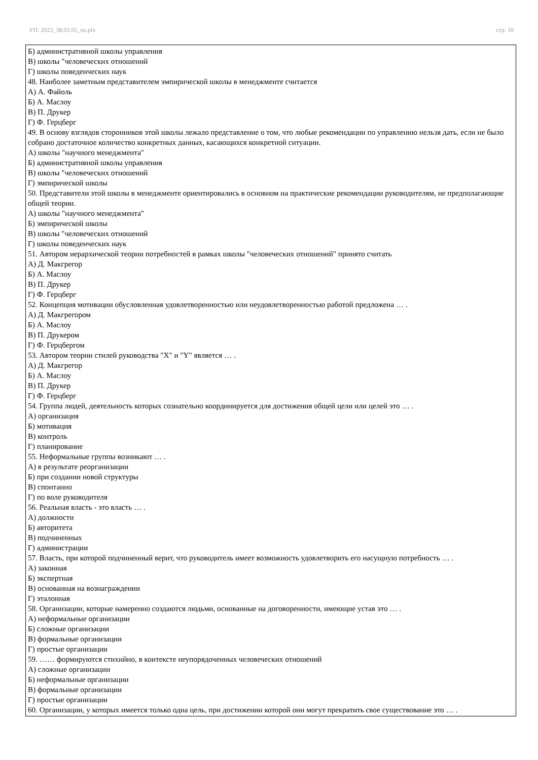УП: 2023_38.03.05_oz.plx стр. 10
| Б) административной школы управления В) школы "человеческих отношений Г) школы поведенческих наук 48. Наиболее заметным представителем эмпирической школы в менеджменте считается А) А. Файоль Б) А. Маслоу В) П. Друкер Г) Ф. Герцберг 49. В основу взглядов сторонников этой школы лежало представление о том, что любые рекомендации по управлению нельзя дать, если не было собрано достаточное количество конкретных данных, касающихся конкретной ситуации. А) школы "научного менеджмента" Б) административной школы управления В) школы "человеческих отношений Г) эмпирической школы 50. Представители этой школы в менеджменте ориентировались в основном на практические рекомендации руководителям, не предполагающие общей теории. А) школы "научного менеджмента" Б) эмпирической школы В) школы "человеческих отношений Г) школы поведенческих наук 51. Автором иерархической теории потребностей в рамках школы "человеческих отношений" принято считать А) Д. Макгрегор Б) А. Маслоу В) П. Друкер Г) Ф. Герцберг 52. Концепция мотивации обусловленная удовлетворенностью или неудовлетворенностью работой предложена … . А) Д. Макгрегором Б) А. Маслоу В) П. Друкером Г) Ф. Герцбергом 53. Автором теории стилей руководства "X" и "Y" является … . А) Д. Макгрегор Б) А. Маслоу В) П. Друкер Г) Ф. Герцберг 54. Группа людей, деятельность которых сознательно координируется для достижения общей цели или целей это … . А) организация Б) мотивация В) контроль Г) планирование 55. Неформальные группы возникают … . А) в результате реорганизации Б) при создании новой структуры В) спонтанно Г) по воле руководителя 56. Реальная власть - это власть … . А) должности Б) авторитета В) подчиненных Г) администрации 57. Власть, при которой подчиненный верит, что руководитель имеет возможность удовлетворить его насущную потребность … . А) законная Б) экспертная В) основанная на вознаграждении Г) эталонная 58. Организации, которые намеренно создаются людьми, основанные на договоренности, имеющие устав это … . А) неформальные организации Б) сложные организации В) формальные организации Г) простые организации 59. …… формируются стихийно, в контексте неупорядоченных человеческих отношений А) сложные организации Б) неформальные организации В) формальные организации Г) простые организации 60. Организации, у которых имеется только одна цель, при достижении которой они могут прекратить свое существование это … . |